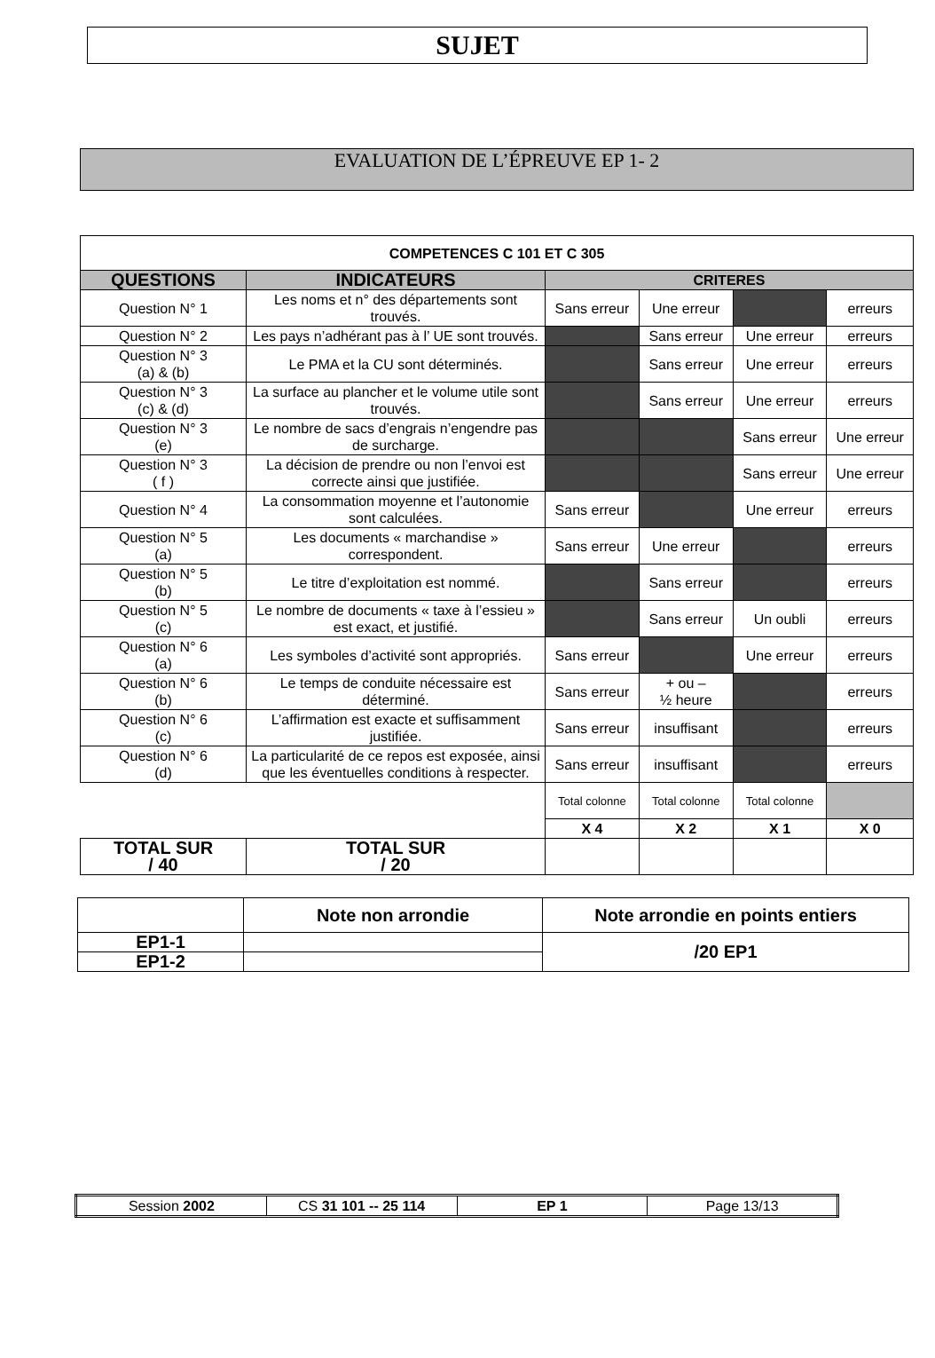SUJET
EVALUATION DE L’ÉPREUVE EP 1- 2
| COMPETENCES C 101 ET C 305 | | | | | |
| --- | --- | --- | --- | --- | --- |
| QUESTIONS | INDICATEURS | CRITERES | | | |
| Question N° 1 | Les noms et n° des départements sont trouvés. | Sans erreur | Une erreur | | erreurs |
| Question N° 2 | Les pays n’adhérant pas à l’ UE sont trouvés. | | Sans erreur | Une erreur | erreurs |
| Question N° 3 (a) & (b) | Le PMA et la CU sont déterminés. | | Sans erreur | Une erreur | erreurs |
| Question N° 3 (c) & (d) | La surface au plancher et le volume utile sont trouvés. | | Sans erreur | Une erreur | erreurs |
| Question N° 3 (e) | Le nombre de sacs d’engrais n’engendre pas de surcharge. | | | Sans erreur | Une erreur |
| Question N° 3 ( f ) | La décision de prendre ou non l’envoi est correcte ainsi que justifiée. | | | Sans erreur | Une erreur |
| Question N° 4 | La consommation moyenne et l’autonomie sont calculées. | Sans erreur | | Une erreur | erreurs |
| Question N° 5 (a) | Les documents « marchandise » correspondent. | Sans erreur | Une erreur | | erreurs |
| Question N° 5 (b) | Le titre d’exploitation est nommé. | | Sans erreur | | erreurs |
| Question N° 5 (c) | Le nombre de documents « taxe à l’essieu » est exact, et justifié. | | Sans erreur | Un oubli | erreurs |
| Question N° 6 (a) | Les symboles d’activité sont appropriés. | Sans erreur | | Une erreur | erreurs |
| Question N° 6 (b) | Le temps de conduite nécessaire est déterminé. | Sans erreur | + ou – ½ heure | | erreurs |
| Question N° 6 (c) | L’affirmation est exacte et suffisamment justifiée. | Sans erreur | insuffisant | | erreurs |
| Question N° 6 (d) | La particularité de ce repos est exposée, ainsi que les éventuelles conditions à respecter. | Sans erreur | insuffisant | | erreurs |
| | | Total colonne | Total colonne | Total colonne | |
| | | X 4 | X 2 | X 1 | X 0 |
| TOTAL SUR / 40 | TOTAL SUR / 20 | | | | |
| | Note non arrondie | Note arrondie en points entiers |
| EP1-1 | | /20 EP1 |
| EP1-2 | | |
| Session 2002 | CS 31 101 -- 25 114 | EP 1 | Page 13/13 |